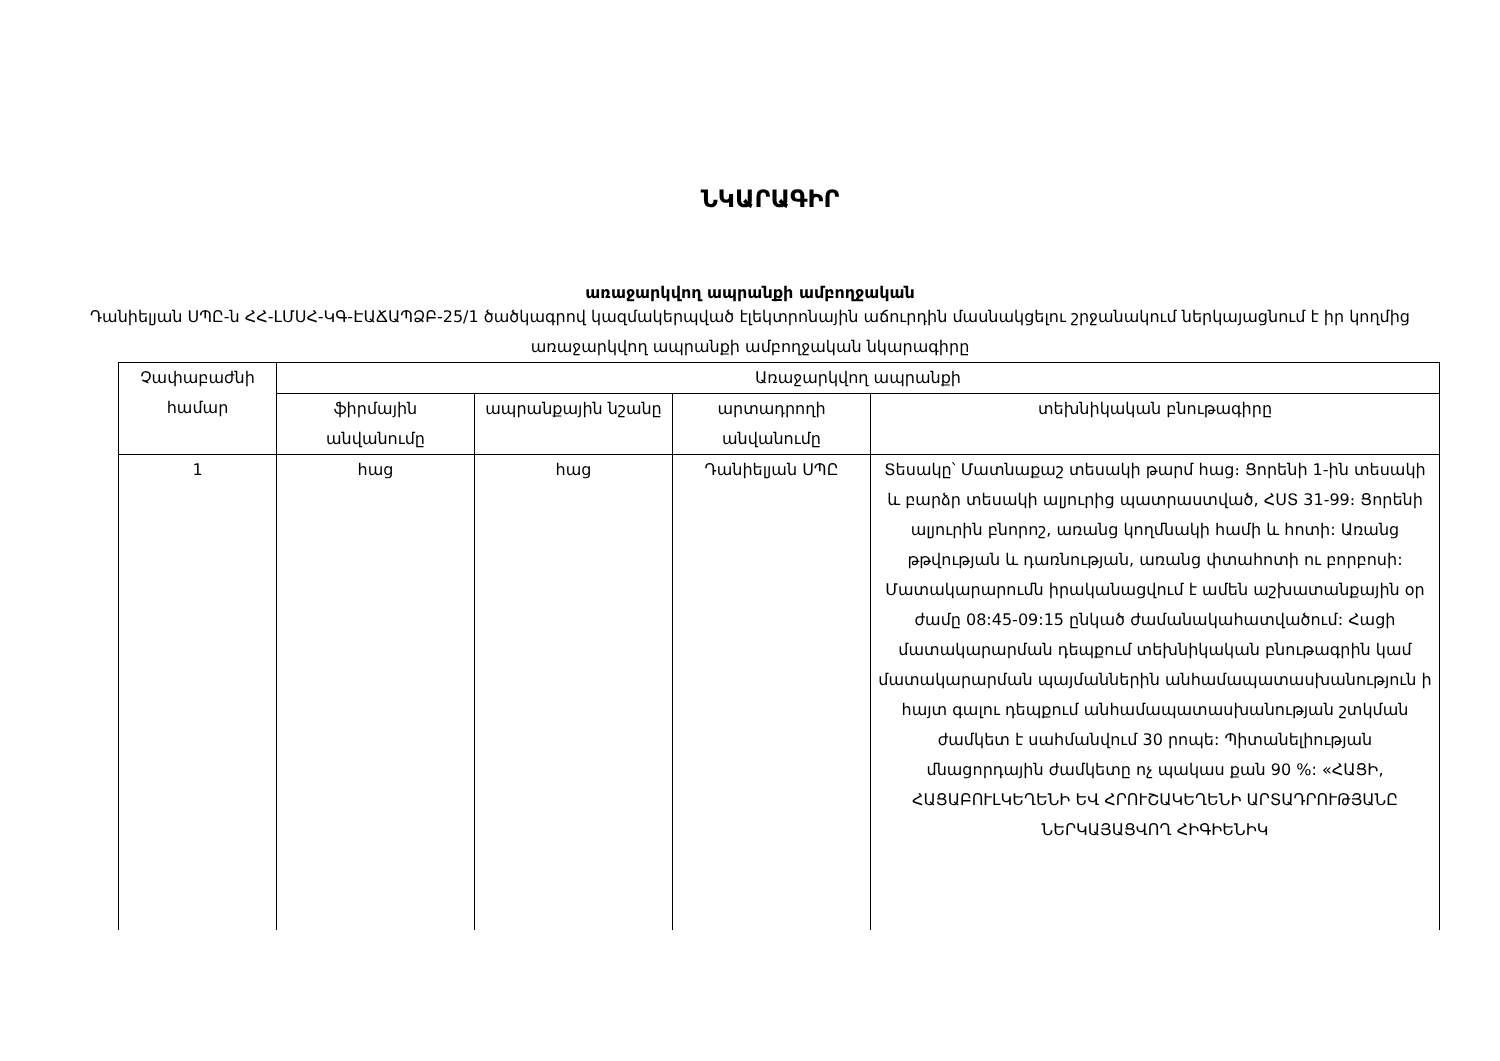ՆԿԱՐԱԳԻՐ
առաջարկվող ապրանքի ամբողջական
Դանիելյան ՍՊԸ-ն ՀՀ-ԼՄՍՀ-ԿԳ-ԷԱՃԱՊՁԲ-25/1 ծածկագրով կազմակերպված էլեկտրոնային աճուրդին մասնակցելու շրջանակում ներկայացնում է իր կողմից առաջարկվող ապրանքի ամբողջական նկարագիրը
| Չափաբաժնի համար | Առաջարկվող ապրանքի | | | |
| --- | --- | --- | --- | --- |
| | ֆիրմային անվանումը | ապրանքային նշանը | արտադրողի անվանումը | տեխնիկական բնութագիրը |
| 1 | հաց | հաց | Դանիելյան ՍՊԸ | Տեսակը՝ Մատնաքաշ տեսակի թարմ հաց։ Ցորենի 1-ին տեսակի և բարձր տեսակի ալյուրից պատրաստված, ՀՍՏ 31-99։ Ցորենի ալյուրին բնորոշ, առանց կողմնակի համի և հոտի: Առանց թթվության և դառնության, առանց փտահոտի ու բորբոսի: Մատակարարումն իրականացվում է ամեն աշխատանքային օր ժամը 08:45-09:15 ընկած ժամանակահատվածում: Հացի մատակարարման դեպքում տեխնիկական բնութագրին կամ մատակարարման պայմաններին անհամապատասխանություն ի հայտ գալու դեպքում անհամապատասխանության շտկման ժամկետ է սահմանվում 30 րոպե: Պիտանելիության մնացորդային ժամկետը ոչ պակաս քան 90 %: «ՀԱՑԻ, ՀԱՑԱԲՈՒԼԿԵՂԵՆԻ ԵՎ ՀՐՈՒՇԱԿԵՂԵՆԻ ԱՐՏԱԴՐՈՒԹՅԱՆԸ ՆԵՐԿԱՅԱՑՎՈՂ ՀԻԳԻԵՆԻԿ |